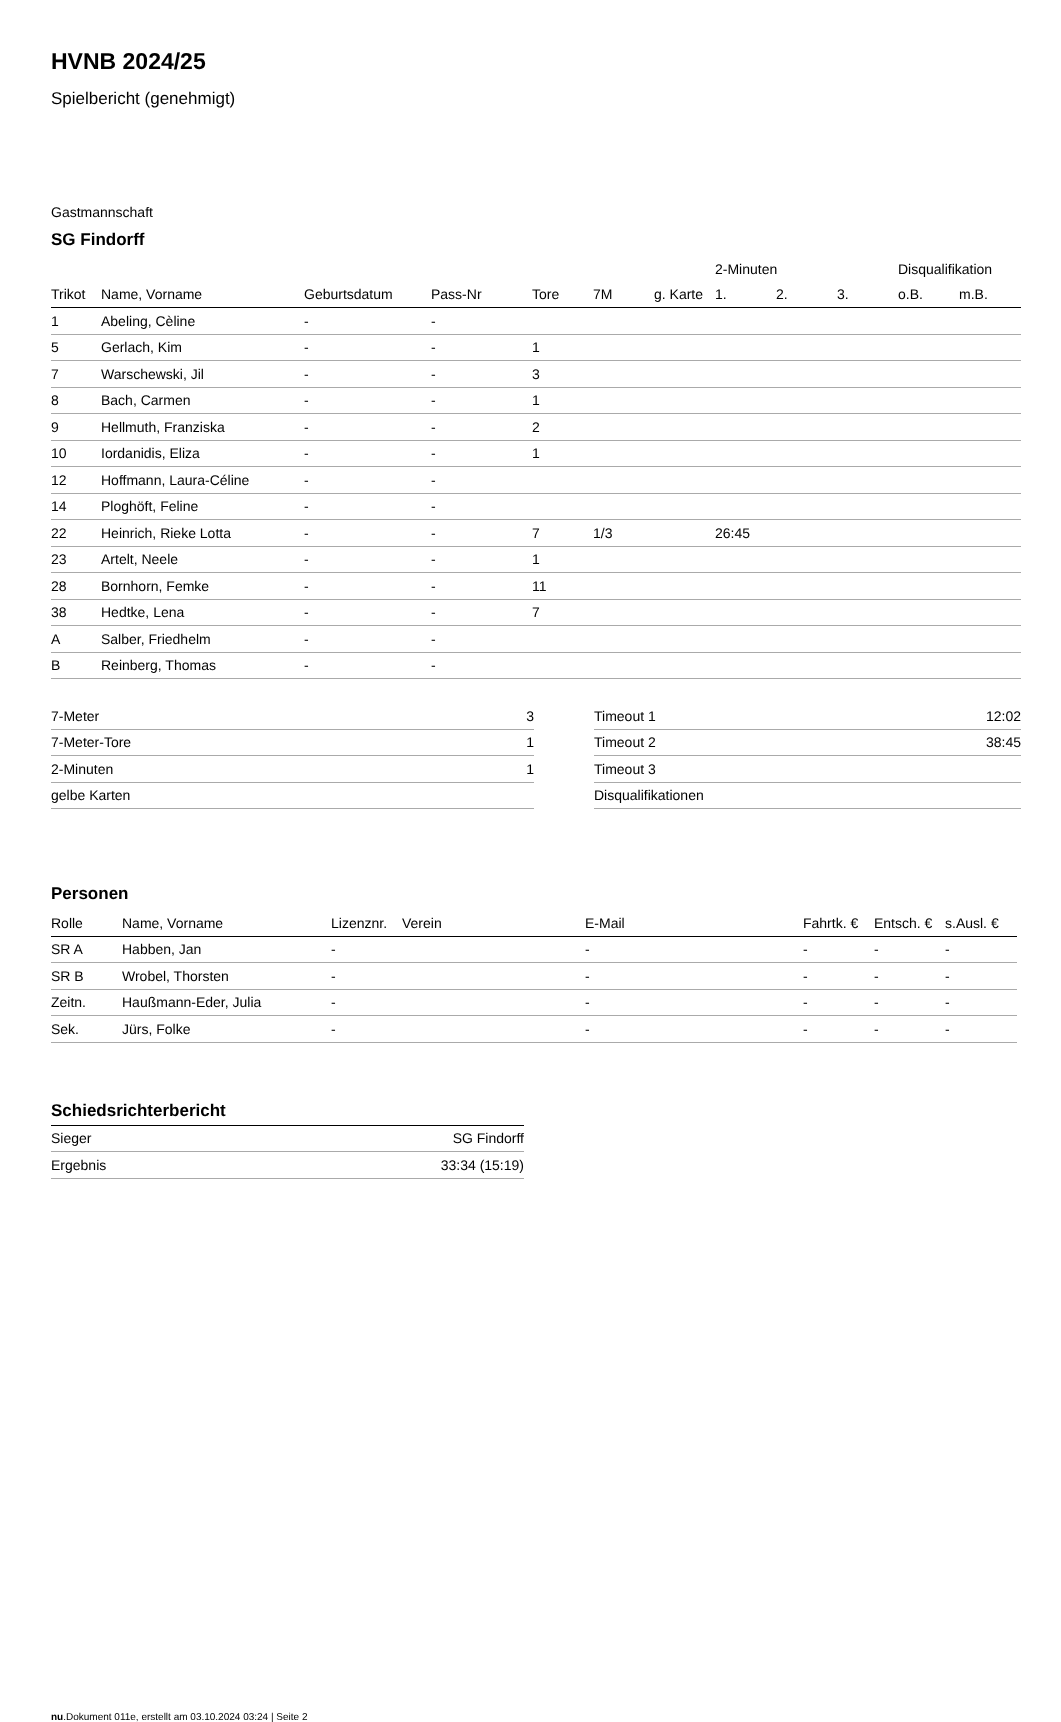HVNB 2024/25
Spielbericht (genehmigt)
Gastmannschaft
SG Findorff
| | | | | | | | 2-Minuten | | | Disqualifikation | |
| --- | --- | --- | --- | --- | --- | --- | --- | --- | --- | --- | --- |
| Trikot | Name, Vorname | Geburtsdatum | Pass-Nr | Tore | 7M | g. Karte | 1. | 2. | 3. | o.B. | m.B. |
| 1 | Abeling, Cèline | - | - | | | | | | | | |
| 5 | Gerlach, Kim | - | - | 1 | | | | | | | |
| 7 | Warschewski, Jil | - | - | 3 | | | | | | | |
| 8 | Bach, Carmen | - | - | 1 | | | | | | | |
| 9 | Hellmuth, Franziska | - | - | 2 | | | | | | | |
| 10 | Iordanidis, Eliza | - | - | 1 | | | | | | | |
| 12 | Hoffmann, Laura-Céline | - | - | | | | | | | | |
| 14 | Ploghöft, Feline | - | - | | | | | | | | |
| 22 | Heinrich, Rieke Lotta | - | - | 7 | 1/3 | | 26:45 | | | | |
| 23 | Artelt, Neele | - | - | 1 | | | | | | | |
| 28 | Bornhorn, Femke | - | - | 11 | | | | | | | |
| 38 | Hedtke, Lena | - | - | 7 | | | | | | | |
| A | Salber, Friedhelm | - | - | | | | | | | | |
| B | Reinberg, Thomas | - | - | | | | | | | | |
| 7-Meter | 3 |
| 7-Meter-Tore | 1 |
| 2-Minuten | 1 |
| gelbe Karten | |
| Timeout 1 | 12:02 |
| Timeout 2 | 38:45 |
| Timeout 3 | |
| Disqualifikationen | |
Personen
| Rolle | Name, Vorname | Lizenznr. | Verein | E-Mail | Fahrtk. € | Entsch. € | s.Ausl. € |
| --- | --- | --- | --- | --- | --- | --- | --- |
| SR A | Habben, Jan | - | | - | - | - | - |
| SR B | Wrobel, Thorsten | - | | - | - | - | - |
| Zeitn. | Haußmann-Eder, Julia | - | | - | - | - | - |
| Sek. | Jürs, Folke | - | | - | - | - | - |
Schiedsrichterbericht
| Sieger | SG Findorff |
| Ergebnis | 33:34 (15:19) |
nu.Dokument 011e, erstellt am 03.10.2024 03:24 | Seite 2